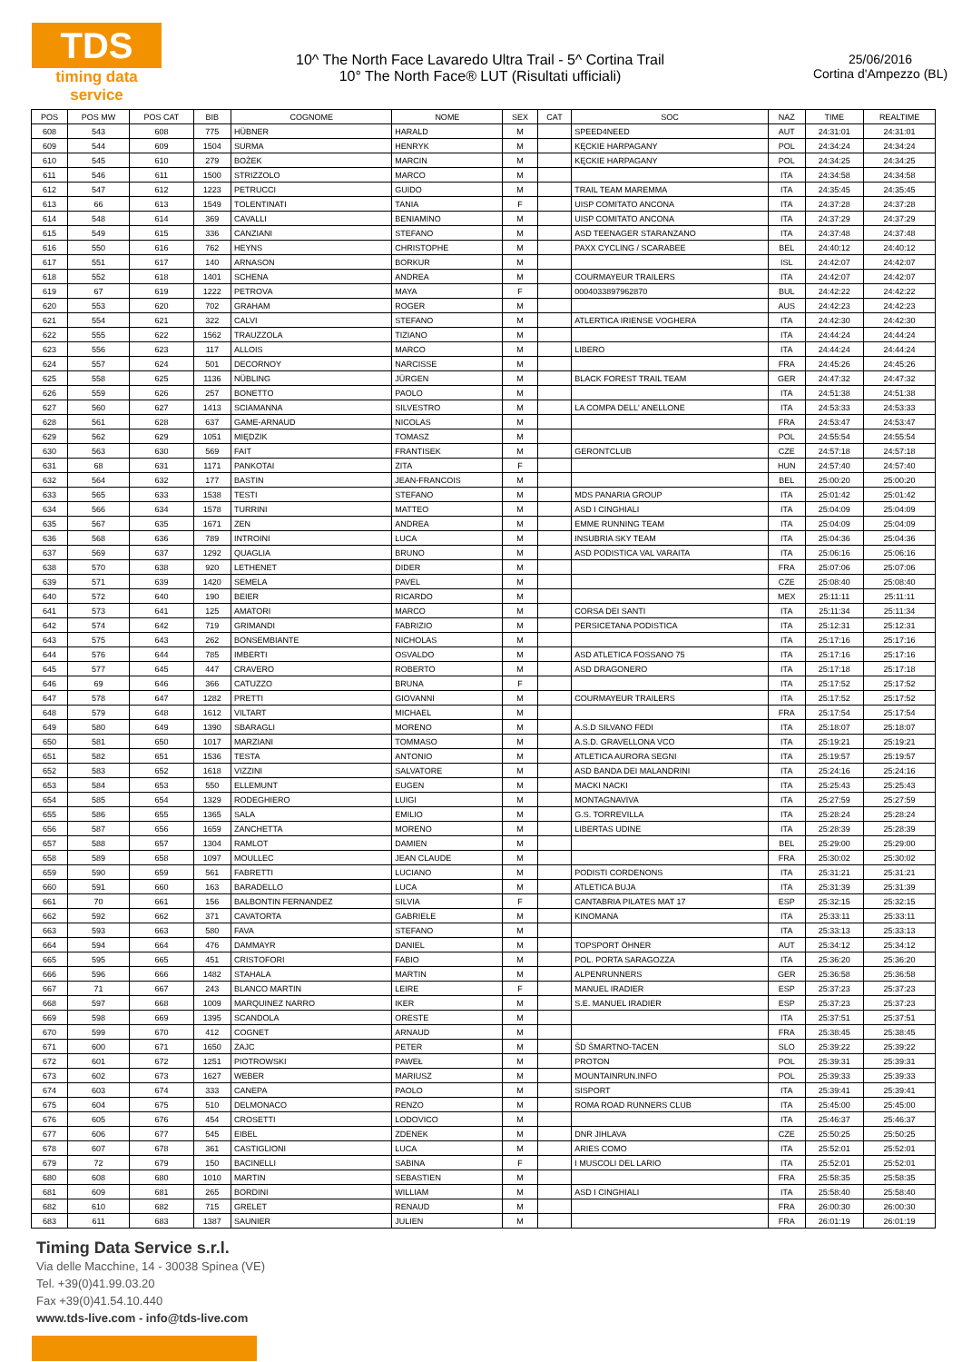TDS
timing data service
10^ The North Face Lavaredo Ultra Trail - 5^ Cortina Trail
10° The North Face® LUT (Risultati ufficiali)
25/06/2016
Cortina d'Ampezzo (BL)
| POS | POS MW | POS CAT | BIB | COGNOME | NOME | SEX | CAT | SOC | NAZ | TIME | REALTIME |
| --- | --- | --- | --- | --- | --- | --- | --- | --- | --- | --- | --- |
| 608 | 543 | 608 | 775 | HÜBNER | HARALD | M | | SPEED4NEED | AUT | 24:31:01 | 24:31:01 |
| 609 | 544 | 609 | 1504 | SURMA | HENRYK | M | | KĘCKIE HARPAGANY | POL | 24:34:24 | 24:34:24 |
| 610 | 545 | 610 | 279 | BOŻEK | MARCIN | M | | KĘCKIE HARPAGANY | POL | 24:34:25 | 24:34:25 |
| 611 | 546 | 611 | 1500 | STRIZZOLO | MARCO | M | | | ITA | 24:34:58 | 24:34:58 |
| 612 | 547 | 612 | 1223 | PETRUCCI | GUIDO | M | | TRAIL TEAM MAREMMA | ITA | 24:35:45 | 24:35:45 |
| 613 | 66 | 613 | 1549 | TOLENTINATI | TANIA | F | | UISP COMITATO ANCONA | ITA | 24:37:28 | 24:37:28 |
| 614 | 548 | 614 | 369 | CAVALLI | BENIAMINO | M | | UISP COMITATO ANCONA | ITA | 24:37:29 | 24:37:29 |
| 615 | 549 | 615 | 336 | CANZIANI | STEFANO | M | | ASD TEENAGER STARANZANO | ITA | 24:37:48 | 24:37:48 |
| 616 | 550 | 616 | 762 | HEYNS | CHRISTOPHE | M | | PAXX CYCLING / SCARABEE | BEL | 24:40:12 | 24:40:12 |
| 617 | 551 | 617 | 140 | ARNASON | BORKUR | M | | | ISL | 24:42:07 | 24:42:07 |
| 618 | 552 | 618 | 1401 | SCHENA | ANDREA | M | | COURMAYEUR TRAILERS | ITA | 24:42:07 | 24:42:07 |
| 619 | 67 | 619 | 1222 | PETROVA | MAYA | F | | 0004033897962870 | BUL | 24:42:22 | 24:42:22 |
| 620 | 553 | 620 | 702 | GRAHAM | ROGER | M | | | AUS | 24:42:23 | 24:42:23 |
| 621 | 554 | 621 | 322 | CALVI | STEFANO | M | | ATLERTICA IRIENSE VOGHERA | ITA | 24:42:30 | 24:42:30 |
| 622 | 555 | 622 | 1562 | TRAUZZOLA | TIZIANO | M | | | ITA | 24:44:24 | 24:44:24 |
| 623 | 556 | 623 | 117 | ALLOIS | MARCO | M | | LIBERO | ITA | 24:44:24 | 24:44:24 |
| 624 | 557 | 624 | 501 | DECORNOY | NARCISSE | M | | | FRA | 24:45:26 | 24:45:26 |
| 625 | 558 | 625 | 1136 | NÜBLING | JÜRGEN | M | | BLACK FOREST TRAIL TEAM | GER | 24:47:32 | 24:47:32 |
| 626 | 559 | 626 | 257 | BONETTO | PAOLO | M | | | ITA | 24:51:38 | 24:51:38 |
| 627 | 560 | 627 | 1413 | SCIAMANNA | SILVESTRO | M | | LA COMPA DELL' ANELLONE | ITA | 24:53:33 | 24:53:33 |
| 628 | 561 | 628 | 637 | GAME-ARNAUD | NICOLAS | M | | | FRA | 24:53:47 | 24:53:47 |
| 629 | 562 | 629 | 1051 | MIĘDZIK | TOMASZ | M | | | POL | 24:55:54 | 24:55:54 |
| 630 | 563 | 630 | 569 | FAIT | FRANTISEK | M | | GERONTCLUB | CZE | 24:57:18 | 24:57:18 |
| 631 | 68 | 631 | 1171 | PANKOTAI | ZITA | F | | | HUN | 24:57:40 | 24:57:40 |
| 632 | 564 | 632 | 177 | BASTIN | JEAN-FRANCOIS | M | | | BEL | 25:00:20 | 25:00:20 |
| 633 | 565 | 633 | 1538 | TESTI | STEFANO | M | | MDS PANARIA GROUP | ITA | 25:01:42 | 25:01:42 |
| 634 | 566 | 634 | 1578 | TURRINI | MATTEO | M | | ASD I CINGHIALI | ITA | 25:04:09 | 25:04:09 |
| 635 | 567 | 635 | 1671 | ZEN | ANDREA | M | | EMME RUNNING TEAM | ITA | 25:04:09 | 25:04:09 |
| 636 | 568 | 636 | 789 | INTROINI | LUCA | M | | INSUBRIA SKY TEAM | ITA | 25:04:36 | 25:04:36 |
| 637 | 569 | 637 | 1292 | QUAGLIA | BRUNO | M | | ASD PODISTICA VAL VARAITA | ITA | 25:06:16 | 25:06:16 |
| 638 | 570 | 638 | 920 | LETHENET | DIDER | M | | | FRA | 25:07:06 | 25:07:06 |
| 639 | 571 | 639 | 1420 | SEMELA | PAVEL | M | | | CZE | 25:08:40 | 25:08:40 |
| 640 | 572 | 640 | 190 | BEIER | RICARDO | M | | | MEX | 25:11:11 | 25:11:11 |
| 641 | 573 | 641 | 125 | AMATORI | MARCO | M | | CORSA DEI SANTI | ITA | 25:11:34 | 25:11:34 |
| 642 | 574 | 642 | 719 | GRIMANDI | FABRIZIO | M | | PERSICETANA PODISTICA | ITA | 25:12:31 | 25:12:31 |
| 643 | 575 | 643 | 262 | BONSEMBIANTE | NICHOLAS | M | | | ITA | 25:17:16 | 25:17:16 |
| 644 | 576 | 644 | 785 | IMBERTI | OSVALDO | M | | ASD ATLETICA FOSSANO 75 | ITA | 25:17:16 | 25:17:16 |
| 645 | 577 | 645 | 447 | CRAVERO | ROBERTO | M | | ASD DRAGONERO | ITA | 25:17:18 | 25:17:18 |
| 646 | 69 | 646 | 366 | CATUZZO | BRUNA | F | | | ITA | 25:17:52 | 25:17:52 |
| 647 | 578 | 647 | 1282 | PRETTI | GIOVANNI | M | | COURMAYEUR TRAILERS | ITA | 25:17:52 | 25:17:52 |
| 648 | 579 | 648 | 1612 | VILTART | MICHAEL | M | | | FRA | 25:17:54 | 25:17:54 |
| 649 | 580 | 649 | 1390 | SBARAGLI | MORENO | M | | A.S.D SILVANO FEDI | ITA | 25:18:07 | 25:18:07 |
| 650 | 581 | 650 | 1017 | MARZIANI | TOMMASO | M | | A.S.D. GRAVELLONA VCO | ITA | 25:19:21 | 25:19:21 |
| 651 | 582 | 651 | 1536 | TESTA | ANTONIO | M | | ATLETICA AURORA SEGNI | ITA | 25:19:57 | 25:19:57 |
| 652 | 583 | 652 | 1618 | VIZZINI | SALVATORE | M | | ASD BANDA DEI MALANDRINI | ITA | 25:24:16 | 25:24:16 |
| 653 | 584 | 653 | 550 | ELLEMUNT | EUGEN | M | | MACKI NACKI | ITA | 25:25:43 | 25:25:43 |
| 654 | 585 | 654 | 1329 | RODEGHIERO | LUIGI | M | | MONTAGNAVIVA | ITA | 25:27:59 | 25:27:59 |
| 655 | 586 | 655 | 1365 | SALA | EMILIO | M | | G.S. TORREVILLA | ITA | 25:28:24 | 25:28:24 |
| 656 | 587 | 656 | 1659 | ZANCHETTA | MORENO | M | | LIBERTAS UDINE | ITA | 25:28:39 | 25:28:39 |
| 657 | 588 | 657 | 1304 | RAMLOT | DAMIEN | M | | | BEL | 25:29:00 | 25:29:00 |
| 658 | 589 | 658 | 1097 | MOULLEC | JEAN CLAUDE | M | | | FRA | 25:30:02 | 25:30:02 |
| 659 | 590 | 659 | 561 | FABRETTI | LUCIANO | M | | PODISTI CORDENONS | ITA | 25:31:21 | 25:31:21 |
| 660 | 591 | 660 | 163 | BARADELLO | LUCA | M | | ATLETICA BUJA | ITA | 25:31:39 | 25:31:39 |
| 661 | 70 | 661 | 156 | BALBONTIN FERNANDEZ | SILVIA | F | | CANTABRIA PILATES MAT 17 | ESP | 25:32:15 | 25:32:15 |
| 662 | 592 | 662 | 371 | CAVATORTA | GABRIELE | M | | KINOMANA | ITA | 25:33:11 | 25:33:11 |
| 663 | 593 | 663 | 580 | FAVA | STEFANO | M | | | ITA | 25:33:13 | 25:33:13 |
| 664 | 594 | 664 | 476 | DAMMAYR | DANIEL | M | | TOPSPORT ÖHNER | AUT | 25:34:12 | 25:34:12 |
| 665 | 595 | 665 | 451 | CRISTOFORI | FABIO | M | | POL. PORTA SARAGOZZA | ITA | 25:36:20 | 25:36:20 |
| 666 | 596 | 666 | 1482 | STAHALA | MARTIN | M | | ALPENRUNNERS | GER | 25:36:58 | 25:36:58 |
| 667 | 71 | 667 | 243 | BLANCO MARTIN | LEIRE | F | | MANUEL IRADIER | ESP | 25:37:23 | 25:37:23 |
| 668 | 597 | 668 | 1009 | MARQUINEZ NARRO | IKER | M | | S.E. MANUEL IRADIER | ESP | 25:37:23 | 25:37:23 |
| 669 | 598 | 669 | 1395 | SCANDOLA | ORESTE | M | | | ITA | 25:37:51 | 25:37:51 |
| 670 | 599 | 670 | 412 | COGNET | ARNAUD | M | | | FRA | 25:38:45 | 25:38:45 |
| 671 | 600 | 671 | 1650 | ZAJC | PETER | M | | ŠD ŠMARTNO-TACEN | SLO | 25:39:22 | 25:39:22 |
| 672 | 601 | 672 | 1251 | PIOTROWSKI | PAWEŁ | M | | PROTON | POL | 25:39:31 | 25:39:31 |
| 673 | 602 | 673 | 1627 | WEBER | MARIUSZ | M | | MOUNTAINRUN.INFO | POL | 25:39:33 | 25:39:33 |
| 674 | 603 | 674 | 333 | CANEPA | PAOLO | M | | SISPORT | ITA | 25:39:41 | 25:39:41 |
| 675 | 604 | 675 | 510 | DELMONACO | RENZO | M | | ROMA ROAD RUNNERS CLUB | ITA | 25:45:00 | 25:45:00 |
| 676 | 605 | 676 | 454 | CROSETTI | LODOVICO | M | | | ITA | 25:46:37 | 25:46:37 |
| 677 | 606 | 677 | 545 | EIBEL | ZDENEK | M | | DNR JIHLAVA | CZE | 25:50:25 | 25:50:25 |
| 678 | 607 | 678 | 361 | CASTIGLIONI | LUCA | M | | ARIES COMO | ITA | 25:52:01 | 25:52:01 |
| 679 | 72 | 679 | 150 | BACINELLI | SABINA | F | | I MUSCOLI DEL LARIO | ITA | 25:52:01 | 25:52:01 |
| 680 | 608 | 680 | 1010 | MARTIN | SEBASTIEN | M | | | FRA | 25:58:35 | 25:58:35 |
| 681 | 609 | 681 | 265 | BORDINI | WILLIAM | M | | ASD I CINGHIALI | ITA | 25:58:40 | 25:58:40 |
| 682 | 610 | 682 | 715 | GRELET | RENAUD | M | | | FRA | 26:00:30 | 26:00:30 |
| 683 | 611 | 683 | 1387 | SAUNIER | JULIEN | M | | | FRA | 26:01:19 | 26:01:19 |
Timing Data Service s.r.l.
Via delle Macchine, 14 - 30038 Spinea (VE)
Tel. +39(0)41.99.03.20
Fax +39(0)41.54.10.440
www.tds-live.com - info@tds-live.com